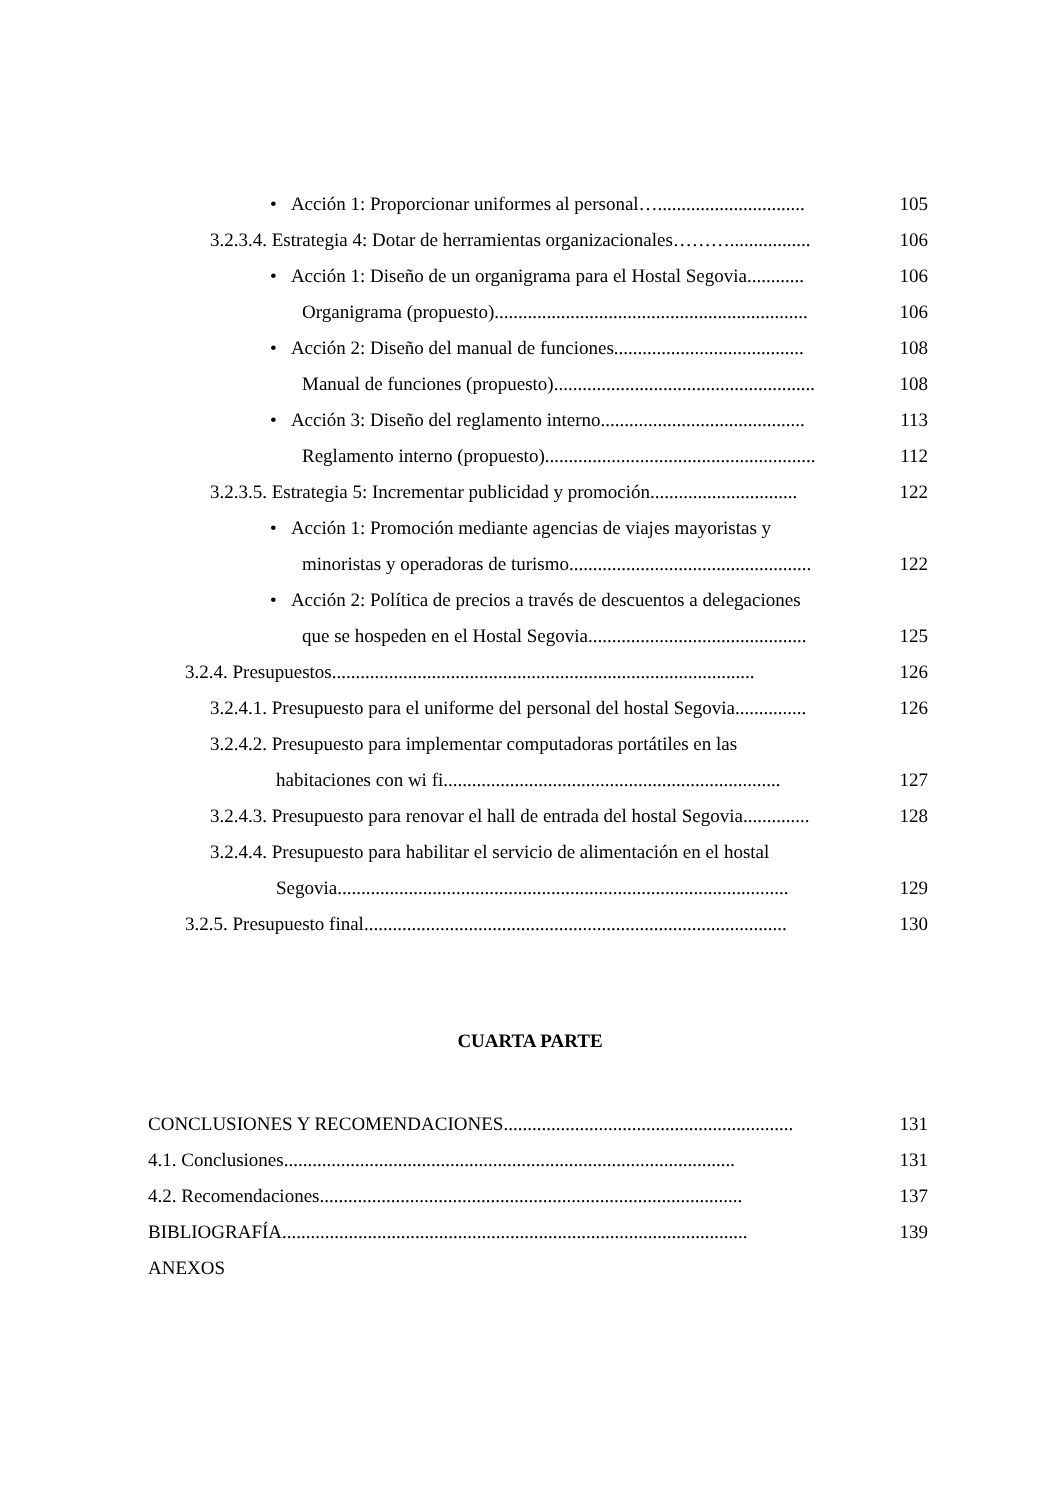• Acción 1: Proporcionar uniformes al personal…............................... 105
3.2.3.4. Estrategia 4: Dotar de herramientas organizacionales………................. 106
• Acción 1: Diseño de un organigrama para el Hostal Segovia............ 106
Organigrama (propuesto).................................................................. 106
• Acción 2: Diseño del manual de funciones........................................ 108
Manual de funciones (propuesto)....................................................... 108
• Acción 3: Diseño del reglamento interno........................................... 113
Reglamento interno (propuesto)......................................................... 112
3.2.3.5. Estrategia 5: Incrementar publicidad y promoción............................... 122
• Acción 1: Promoción mediante agencias de viajes mayoristas y
minoristas y operadoras de turismo................................................... 122
• Acción 2: Política de precios a través de descuentos a delegaciones
que se hospeden en el Hostal Segovia.............................................. 125
3.2.4. Presupuestos......................................................................................... 126
3.2.4.1. Presupuesto para el uniforme del personal del hostal Segovia............... 126
3.2.4.2. Presupuesto para implementar computadoras portátiles en las
habitaciones con wi fi....................................................................... 127
3.2.4.3. Presupuesto para renovar el hall de entrada del hostal Segovia.............. 128
3.2.4.4. Presupuesto para habilitar el servicio de alimentación en el hostal
Segovia............................................................................................... 129
3.2.5. Presupuesto final......................................................................................... 130
CUARTA PARTE
CONCLUSIONES Y RECOMENDACIONES............................................................. 131
4.1. Conclusiones............................................................................................... 131
4.2. Recomendaciones......................................................................................... 137
BIBLIOGRAFÍA.................................................................................................. 139
ANEXOS